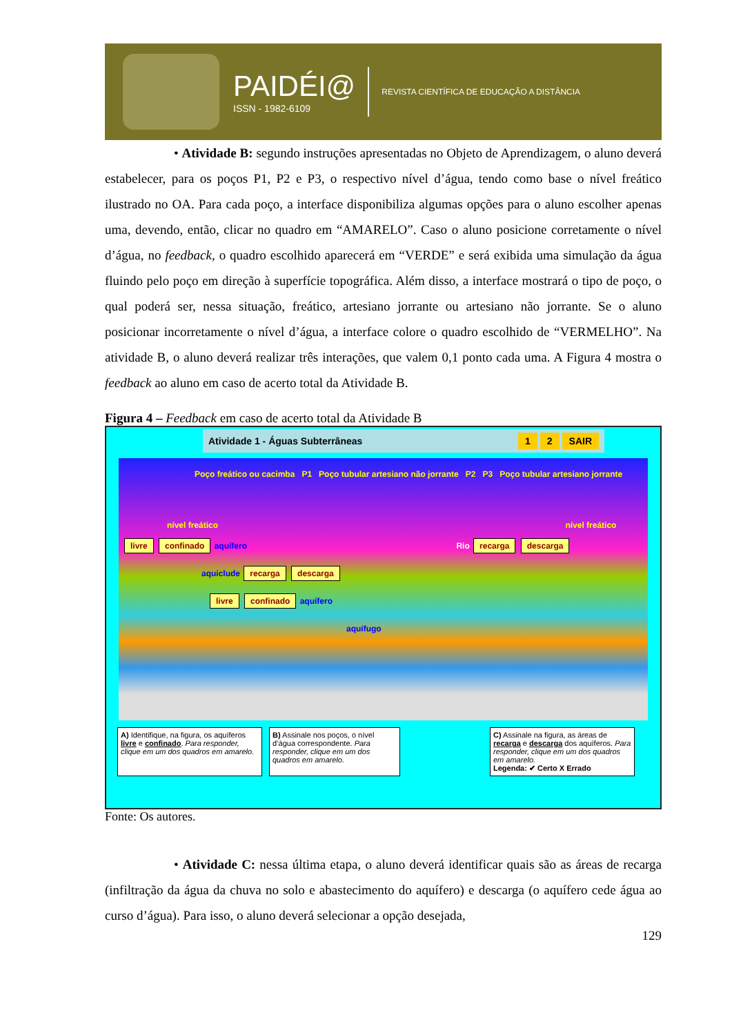PAIDÉI@
ISSN - 1982-6109
REVISTA CIENTÍFICA DE EDUCAÇÃO A DISTÂNCIA
• Atividade B: segundo instruções apresentadas no Objeto de Aprendizagem, o aluno deverá estabelecer, para os poços P1, P2 e P3, o respectivo nível d’água, tendo como base o nível freático ilustrado no OA. Para cada poço, a interface disponibiliza algumas opções para o aluno escolher apenas uma, devendo, então, clicar no quadro em “AMARELO”. Caso o aluno posicione corretamente o nível d’água, no feedback, o quadro escolhido aparecerá em “VERDE” e será exibida uma simulação da água fluindo pelo poço em direção à superfície topográfica. Além disso, a interface mostrará o tipo de poço, o qual poderá ser, nessa situação, freático, artesiano jorrante ou artesiano não jorrante. Se o aluno posicionar incorretamente o nível d’água, a interface colore o quadro escolhido de “VERMELHO”. Na atividade B, o aluno deverá realizar três interações, que valem 0,1 ponto cada uma. A Figura 4 mostra o feedback ao aluno em caso de acerto total da Atividade B.
Figura 4 – Feedback em caso de acerto total da Atividade B
Atividade 1 - Águas Subterrâneas 1 2 SAIR
Poço freático ou cacimba P1 Poço tubular artesiano não jorrante P2 P3 Poço tubular artesiano jorrante
nível freático nível freático
livre confinado aquífero Rio recarga descarga
aquiclude recarga descarga
livre confinado aquífero
aquífugo
A) Identifique, na figura, os aquíferos livre e confinado. Para responder, clique em um dos quadros em amarelo.
B) Assinale nos poços, o nível d’água correspondente. Para responder, clique em um dos quadros em amarelo.
C) Assinale na figura, as áreas de recarga e descarga dos aquíferos. Para responder, clique em um dos quadros em amarelo.
Legenda: ✔ Certo X Errado
Fonte: Os autores.
• Atividade C: nessa última etapa, o aluno deverá identificar quais são as áreas de recarga (infiltração da água da chuva no solo e abastecimento do aquífero) e descarga (o aquífero cede água ao curso d’água). Para isso, o aluno deverá selecionar a opção desejada,
129